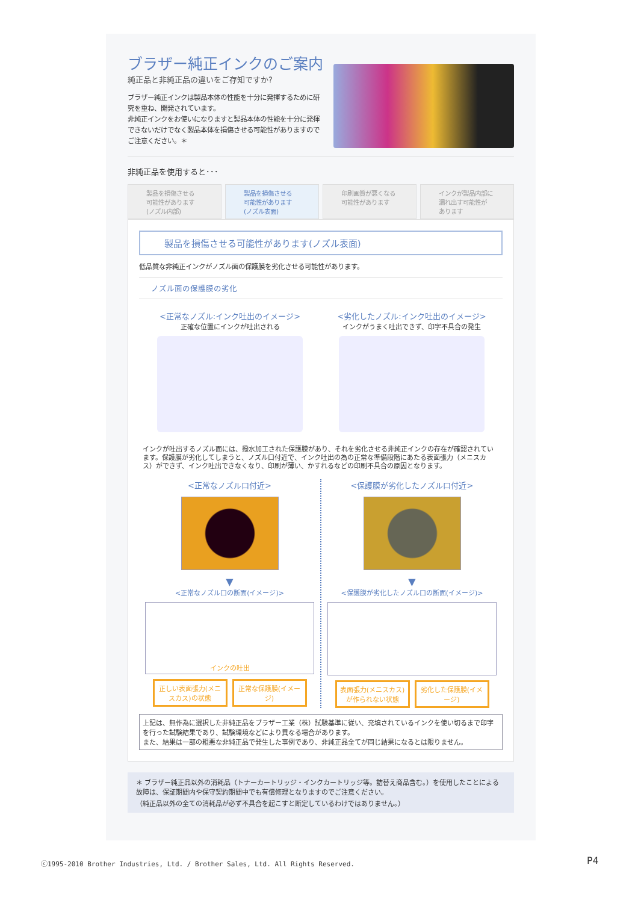ブラザー純正インクのご案内
純正品と非純正品の違いをご存知ですか?
ブラザー純正インクは製品本体の性能を十分に発揮するために研究を重ね、開発されています。
非純正インクをお使いになりますと製品本体の性能を十分に発揮できないだけでなく製品本体を損傷させる可能性がありますのでご注意ください。＊
非純正品を使用すると･･･
製品を損傷させる
可能性があります
(ノズル内部)
製品を損傷させる
可能性があります
(ノズル表面)
印刷画質が悪くなる
可能性があります
インクが製品内部に
漏れ出す可能性が
あります
製品を損傷させる可能性があります(ノズル表面)
低品質な非純正インクがノズル面の保護膜を劣化させる可能性があります。
ノズル面の保護膜の劣化
<正常なノズル:インク吐出のイメージ>
正確な位置にインクが吐出される
<劣化したノズル:インク吐出のイメージ>
インクがうまく吐出できず、印字不具合の発生
インクが吐出するノズル面には、撥水加工された保護膜があり、それを劣化させる非純正インクの存在が確認されています。保護膜が劣化してしまうと、ノズル口付近で、インク吐出の為の正常な準備段階にあたる表面張力（メニスカス）ができず、インク吐出できなくなり、印刷が薄い、かすれるなどの印刷不具合の原因となります。
<正常なノズル口付近>
▼
<正常なノズル口の断面(イメージ)>
インクの吐出
正しい表面張力(メニスカス)の状態 正常な保護膜(イメージ)
<保護膜が劣化したノズル口付近>
▼
<保護膜が劣化したノズル口の断面(イメージ)>
表面張力(メニスカス)が作られない状態 劣化した保護膜(イメージ)
上記は、無作為に選択した非純正品をブラザー工業（株）試験基準に従い、充填されているインクを使い切るまで印字を行った試験結果であり、試験環境などにより異なる場合があります。
また、結果は一部の粗悪な非純正品で発生した事例であり、非純正品全てが同じ結果になるとは限りません。
＊ ブラザー純正品以外の消耗品（トナーカートリッジ・インクカートリッジ等。詰替え商品含む。）を使用したことによる故障は、保証期間内や保守契約期間中でも有償修理となりますのでご注意ください。
（純正品以外の全ての消耗品が必ず不具合を起こすと断定しているわけではありません。）
ⓒ1995-2010 Brother Industries, Ltd. / Brother Sales, Ltd. All Rights Reserved.
P4